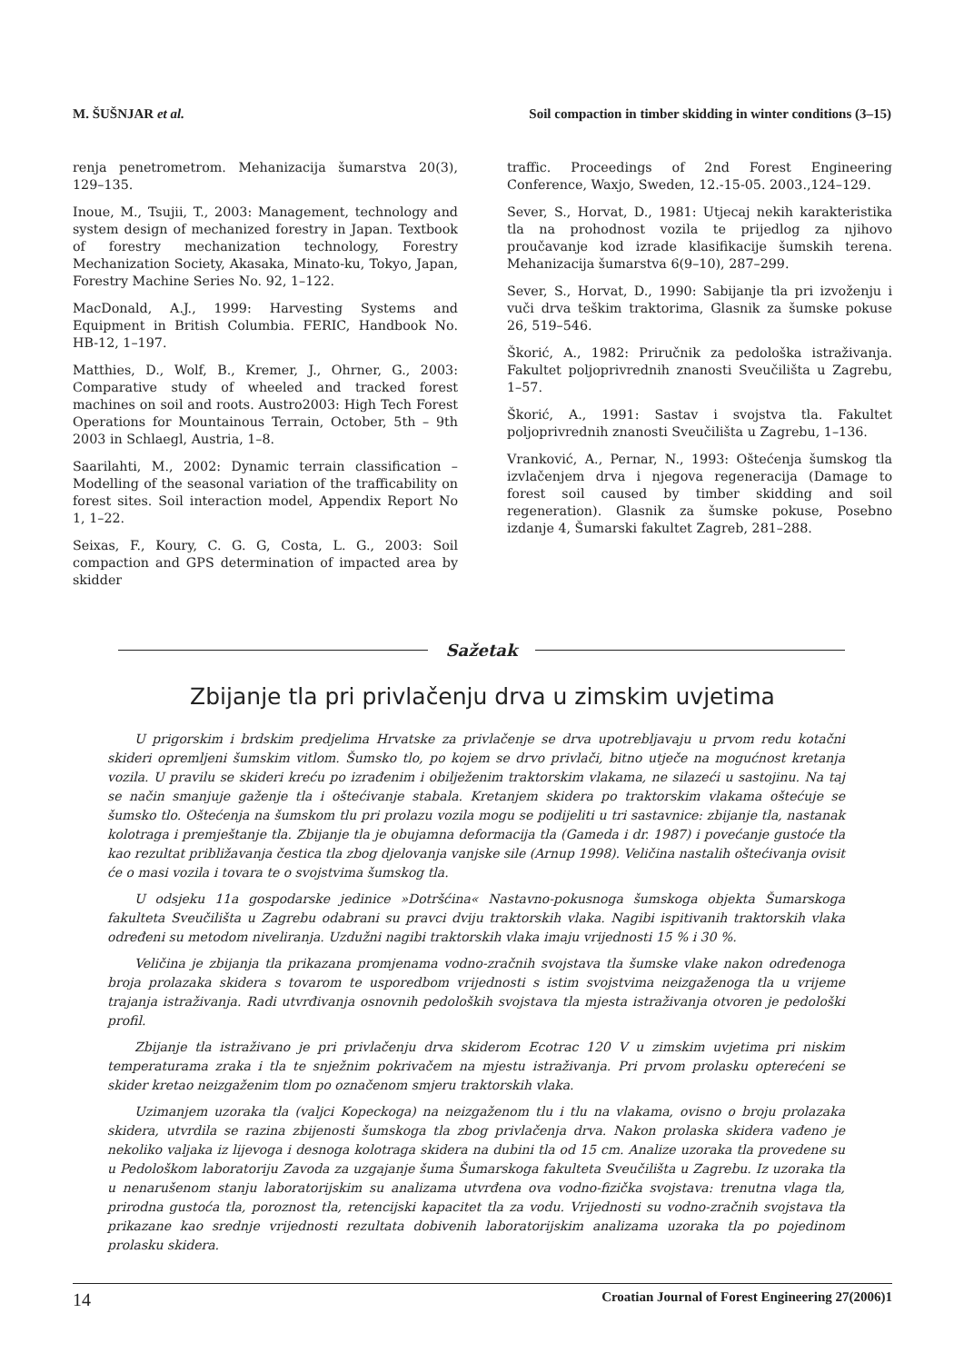M. ŠUŠNJAR et al. Soil compaction in timber skidding in winter conditions (3–15)
renja penetrometrom. Mehanizacija šumarstva 20(3), 129–135.
Inoue, M., Tsujii, T., 2003: Management, technology and system design of mechanized forestry in Japan. Textbook of forestry mechanization technology, Forestry Mechanization Society, Akasaka, Minato-ku, Tokyo, Japan, Forestry Machine Series No. 92, 1–122.
MacDonald, A.J., 1999: Harvesting Systems and Equipment in British Columbia. FERIC, Handbook No. HB-12, 1–197.
Matthies, D., Wolf, B., Kremer, J., Ohrner, G., 2003: Comparative study of wheeled and tracked forest machines on soil and roots. Austro2003: High Tech Forest Operations for Mountainous Terrain, October, 5th – 9th 2003 in Schlaegl, Austria, 1–8.
Saarilahti, M., 2002: Dynamic terrain classification – Modelling of the seasonal variation of the trafficability on forest sites. Soil interaction model, Appendix Report No 1, 1–22.
Seixas, F., Koury, C. G. G, Costa, L. G., 2003: Soil compaction and GPS determination of impacted area by skidder
traffic. Proceedings of 2nd Forest Engineering Conference, Waxjo, Sweden, 12.-15-05. 2003.,124–129.
Sever, S., Horvat, D., 1981: Utjecaj nekih karakteristika tla na prohodnost vozila te prijedlog za njihovo proučavanje kod izrade klasifikacije šumskih terena. Mehanizacija šumarstva 6(9–10), 287–299.
Sever, S., Horvat, D., 1990: Sabijanje tla pri izvoženju i vuči drva teškim traktorima, Glasnik za šumske pokuse 26, 519–546.
Škorić, A., 1982: Priručnik za pedološka istraživanja. Fakultet poljoprivrednih znanosti Sveučilišta u Zagrebu, 1–57.
Škorić, A., 1991: Sastav i svojstva tla. Fakultet poljoprivrednih znanosti Sveučilišta u Zagrebu, 1–136.
Vranković, A., Pernar, N., 1993: Oštećenja šumskog tla izvlačenjem drva i njegova regeneracija (Damage to forest soil caused by timber skidding and soil regeneration). Glasnik za šumske pokuse, Posebno izdanje 4, Šumarski fakultet Zagreb, 281–288.
Sažetak
Zbijanje tla pri privlačenju drva u zimskim uvjetima
U prigorskim i brdskim predjelima Hrvatske za privlačenje se drva upotrebljavaju u prvom redu kotačni skideri opremljeni šumskim vitlom. Šumsko tlo, po kojem se drvo privlači, bitno utječe na mogućnost kretanja vozila. U pravilu se skideri kreću po izrađenim i obilježenim traktorskim vlakama, ne silazeći u sastojinu. Na taj se način smanjuje gaženje tla i oštećivanje stabala. Kretanjem skidera po traktorskim vlakama oštećuje se šumsko tlo. Oštećenja na šumskom tlu pri prolazu vozila mogu se podijeliti u tri sastavnice: zbijanje tla, nastanak kolotraga i premještanje tla. Zbijanje tla je obujamna deformacija tla (Gameda i dr. 1987) i povećanje gustoće tla kao rezultat približavanja čestica tla zbog djelovanja vanjske sile (Arnup 1998). Veličina nastalih oštećivanja ovisit će o masi vozila i tovara te o svojstvima šumskog tla.
U odsjeku 11a gospodarske jedinice »Dotršćina« Nastavno-pokusnoga šumskoga objekta Šumarskoga fakulteta Sveučilišta u Zagrebu odabrani su pravci dviju traktorskih vlaka. Nagibi ispitivanih traktorskih vlaka određeni su metodom niveliranja. Uzdužni nagibi traktorskih vlaka imaju vrijednosti 15 % i 30 %.
Veličina je zbijanja tla prikazana promjenama vodno-zračnih svojstava tla šumske vlake nakon određenoga broja prolazaka skidera s tovarom te usporedbom vrijednosti s istim svojstvima neizgaženoga tla u vrijeme trajanja istraživanja. Radi utvrđivanja osnovnih pedoloških svojstava tla mjesta istraživanja otvoren je pedološki profil.
Zbijanje tla istraživano je pri privlačenju drva skiderom Ecotrac 120 V u zimskim uvjetima pri niskim temperaturama zraka i tla te snježnim pokrivačem na mjestu istraživanja. Pri prvom prolasku opterećeni se skider kretao neizgaženim tlom po označenom smjeru traktorskih vlaka.
Uzimanjem uzoraka tla (valjci Kopeckoga) na neizgaženom tlu i tlu na vlakama, ovisno o broju prolazaka skidera, utvrdila se razina zbijenosti šumskoga tla zbog privlačenja drva. Nakon prolaska skidera vađeno je nekoliko valjaka iz lijevoga i desnoga kolotraga skidera na dubini tla od 15 cm. Analize uzoraka tla provedene su u Pedološkom laboratoriju Zavoda za uzgajanje šuma Šumarskoga fakulteta Sveučilišta u Zagrebu. Iz uzoraka tla u nenarušenom stanju laboratorijskim su analizama utvrđena ova vodno-fizička svojstava: trenutna vlaga tla, prirodna gustoća tla, poroznost tla, retencijski kapacitet tla za vodu. Vrijednosti su vodno-zračnih svojstava tla prikazane kao srednje vrijednosti rezultata dobivenih laboratorijskim analizama uzoraka tla po pojedinom prolasku skidera.
14 Croatian Journal of Forest Engineering 27(2006)1